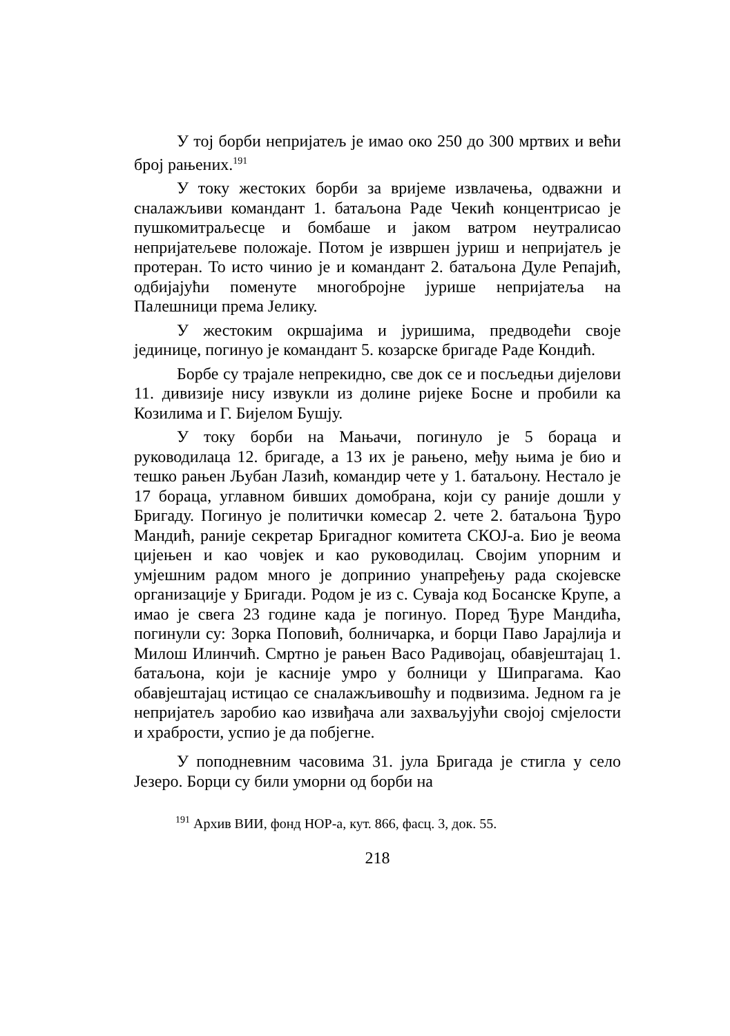У тој борби непријатељ је имао око 250 до 300 мртвих и већи број рањених.<sup>191</sup>
У току жестоких борби за вријеме извлачења, одважни и сналажљиви командант 1. батаљона Раде Чекић концентрисао је пушкомитраљесце и бомбаше и јаком ватром неутралисао непријатељеве положаје. Потом је извршен јуриш и непријатељ је протеран. То исто чинио је и командант 2. батаљона Дуле Репајић, одбијајући поменуте многобројне јурише непријатеља на Палешници према Јелику.
У жестоким окршајима и јуришима, предводећи своје јединице, погинуо је командант 5. козарске бригаде Раде Кондић.
Борбе су трајале непрекидно, све док се и посљедњи дијелови 11. дивизије нису извукли из долине ријеке Босне и пробили ка Козилима и Г. Бијелом Бушју.
У току борби на Мањачи, погинуло је 5 бораца и руководилаца 12. бригаде, а 13 их је рањено, међу њима је био и тешко рањен Љубан Лазић, командир чете у 1. батаљону. Нестало је 17 бораца, углавном бивших домобрана, који су раније дошли у Бригаду. Погинуо је политички комесар 2. чете 2. батаљона Ђуро Мандић, раније секретар Бригадног комитета СКОЈ-а. Био је веома цијењен и као човјек и као руководилац. Својим упорним и умјешним радом много је допринио унапређењу рада скојевске организације у Бригади. Родом је из с. Суваја код Босанске Крупе, а имао је свега 23 године када је погинуо. Поред Ђуре Мандића, погинули су: Зорка Поповић, болничарка, и борци Паво Јарајлија и Милош Илинчић. Смртно је рањен Васо Радивојац, обавјештајац 1. батаљона, који је касније умро у болници у Шипрагама. Као обавјештајац истицао се сналажљивошћу и подвизима. Једном га је непријатељ заробио као извиђача али захваљујући својој смјелости и храбрости, успио је да побјегне.
У поподневним часовима 31. јула Бригада је стигла у село Језеро. Борци су били уморни од борби на
<sup>191</sup> Архив ВИИ, фонд НОР-а, кут. 866, фасц. 3, док. 55.
218